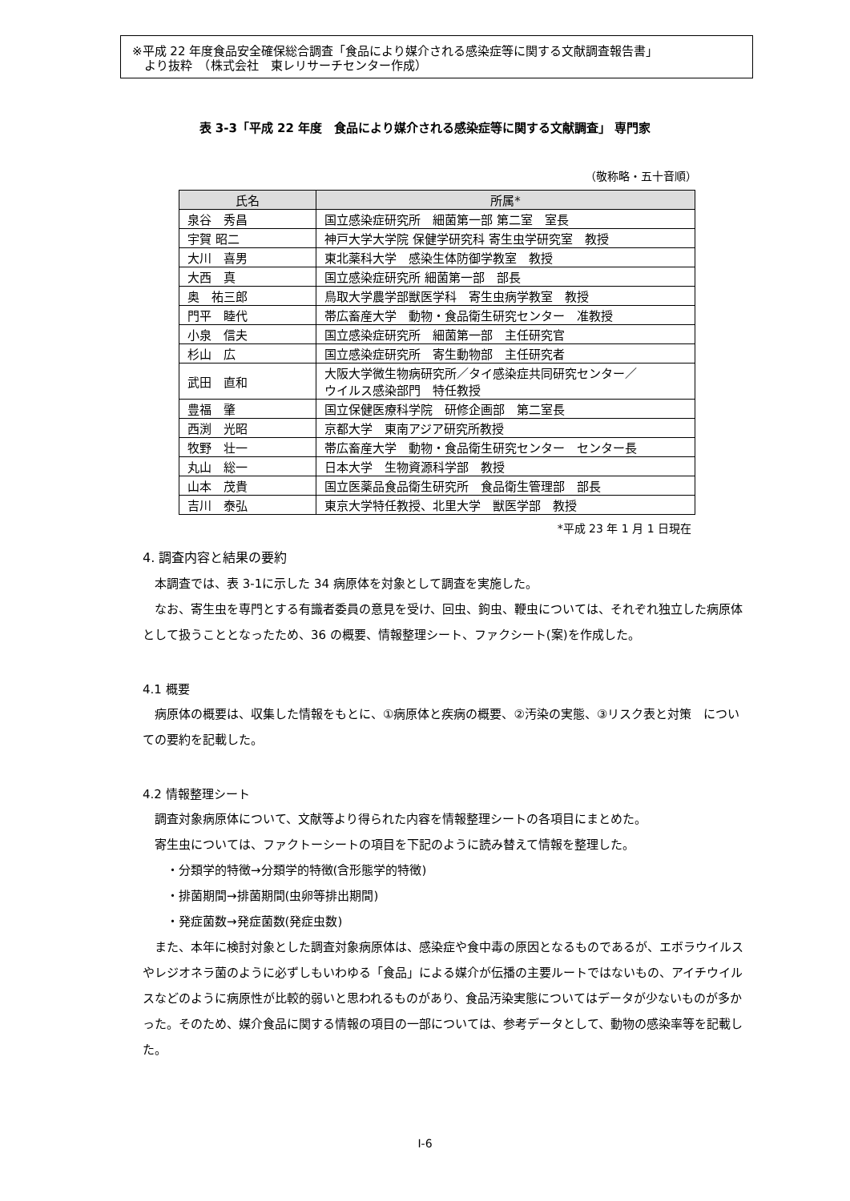※平成 22 年度食品安全確保総合調査「食品により媒介される感染症等に関する文献調査報告書」
　より抜粋　（株式会社　東レリサーチセンター作成）
表 3-3「平成 22 年度　食品により媒介される感染症等に関する文献調査」 専門家
（敬称略・五十音順）
| 氏名 | 所属* |
| --- | --- |
| 泉谷 秀昌 | 国立感染症研究所 細菌第一部 第二室 室長 |
| 宇賀 昭二 | 神戸大学大学院 保健学研究科 寄生虫学研究室 教授 |
| 大川 喜男 | 東北薬科大学 感染生体防御学教室 教授 |
| 大西 真 | 国立感染症研究所 細菌第一部 部長 |
| 奥 祐三郎 | 鳥取大学農学部獣医学科 寄生虫病学教室 教授 |
| 門平 睦代 | 帯広畜産大学 動物・食品衛生研究センター 准教授 |
| 小泉 信夫 | 国立感染症研究所 細菌第一部 主任研究官 |
| 杉山 広 | 国立感染症研究所 寄生動物部 主任研究者 |
| 武田 直和 | 大阪大学微生物病研究所／タイ感染症共同研究センター／ ウイルス感染部門 特任教授 |
| 豊福 肇 | 国立保健医療科学院 研修企画部 第二室長 |
| 西渕 光昭 | 京都大学 東南アジア研究所教授 |
| 牧野 壮一 | 帯広畜産大学 動物・食品衛生研究センター センター長 |
| 丸山 総一 | 日本大学 生物資源科学部 教授 |
| 山本 茂貴 | 国立医薬品食品衛生研究所 食品衛生管理部 部長 |
| 吉川 泰弘 | 東京大学特任教授、北里大学 獣医学部 教授 |
*平成 23 年 1 月 1 日現在
4. 調査内容と結果の要約
　本調査では、表 3-1に示した 34 病原体を対象として調査を実施した。
　なお、寄生虫を専門とする有識者委員の意見を受け、回虫、鉤虫、鞭虫については、それぞれ独立した病原体として扱うこととなったため、36 の概要、情報整理シート、ファクシート(案)を作成した。
4.1 概要
　病原体の概要は、収集した情報をもとに、①病原体と疾病の概要、②汚染の実態、③リスク表と対策　についての要約を記載した。
4.2 情報整理シート
　調査対象病原体について、文献等より得られた内容を情報整理シートの各項目にまとめた。
　寄生虫については、ファクトーシートの項目を下記のように読み替えて情報を整理した。
　　・分類学的特徴→分類学的特徴(含形態学的特徴)
　　・排菌期間→排菌期間(虫卵等排出期間)
　　・発症菌数→発症菌数(発症虫数)
　また、本年に検討対象とした調査対象病原体は、感染症や食中毒の原因となるものであるが、エボラウイルスやレジオネラ菌のように必ずしもいわゆる「食品」による媒介が伝播の主要ルートではないもの、アイチウイルスなどのように病原性が比較的弱いと思われるものがあり、食品汚染実態についてはデータが少ないものが多かった。そのため、媒介食品に関する情報の項目の一部については、参考データとして、動物の感染率等を記載した。
I-6